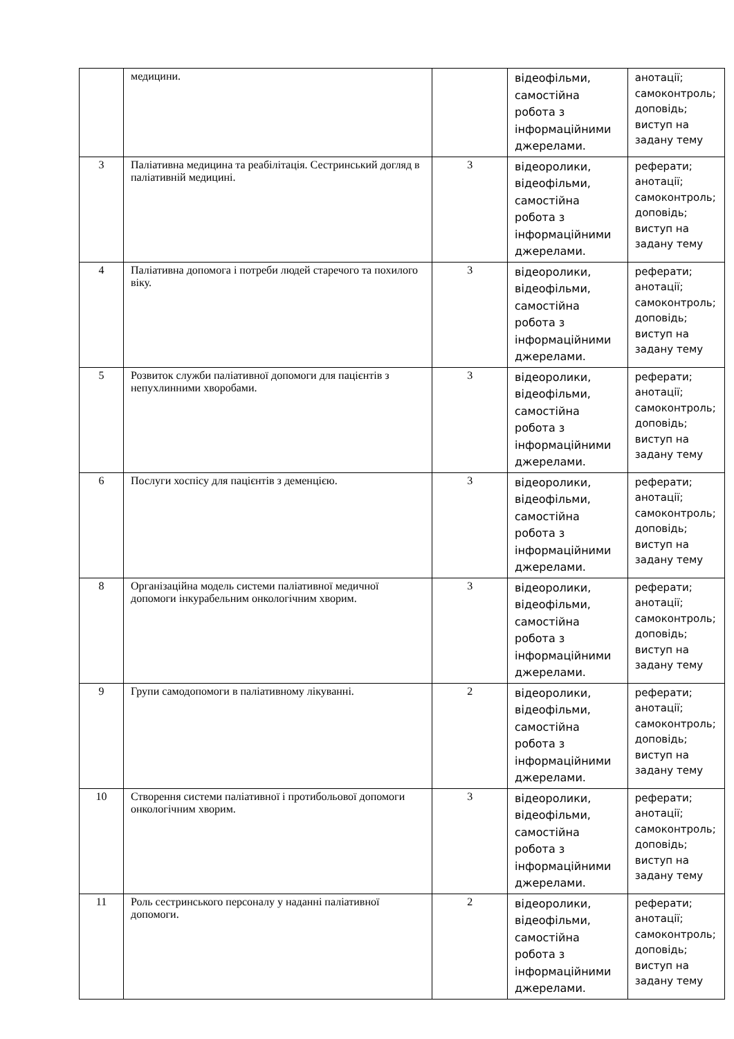| | медицини. | | відеофільми, самостійна робота з інформаційними джерелами. | анотації; самоконтроль; доповідь; виступ на задану тему |
| 3 | Паліативна медицина та реабілітація. Сестринський догляд в паліативній медицині. | 3 | відеоролики, відеофільми, самостійна робота з інформаційними джерелами. | реферати; анотації; самоконтроль; доповідь; виступ на задану тему |
| 4 | Паліативна допомога і потреби людей старечого та похилого віку. | 3 | відеоролики, відеофільми, самостійна робота з інформаційними джерелами. | реферати; анотації; самоконтроль; доповідь; виступ на задану тему |
| 5 | Розвиток служби паліативної допомоги для пацієнтів з непухлинними хворобами. | 3 | відеоролики, відеофільми, самостійна робота з інформаційними джерелами. | реферати; анотації; самоконтроль; доповідь; виступ на задану тему |
| 6 | Послуги хоспісу для пацієнтів з деменцією. | 3 | відеоролики, відеофільми, самостійна робота з інформаційними джерелами. | реферати; анотації; самоконтроль; доповідь; виступ на задану тему |
| 8 | Організаційна модель системи паліативної медичної допомоги інкурабельним онкологічним хворим. | 3 | відеоролики, відеофільми, самостійна робота з інформаційними джерелами. | реферати; анотації; самоконтроль; доповідь; виступ на задану тему |
| 9 | Групи самодопомоги в паліативному лікуванні. | 2 | відеоролики, відеофільми, самостійна робота з інформаційними джерелами. | реферати; анотації; самоконтроль; доповідь; виступ на задану тему |
| 10 | Створення системи паліативної і протибольової допомоги онкологічним хворим. | 3 | відеоролики, відеофільми, самостійна робота з інформаційними джерелами. | реферати; анотації; самоконтроль; доповідь; виступ на задану тему |
| 11 | Роль сестринського персоналу у наданні паліативної допомоги. | 2 | відеоролики, відеофільми, самостійна робота з інформаційними джерелами. | реферати; анотації; самоконтроль; доповідь; виступ на задану тему |